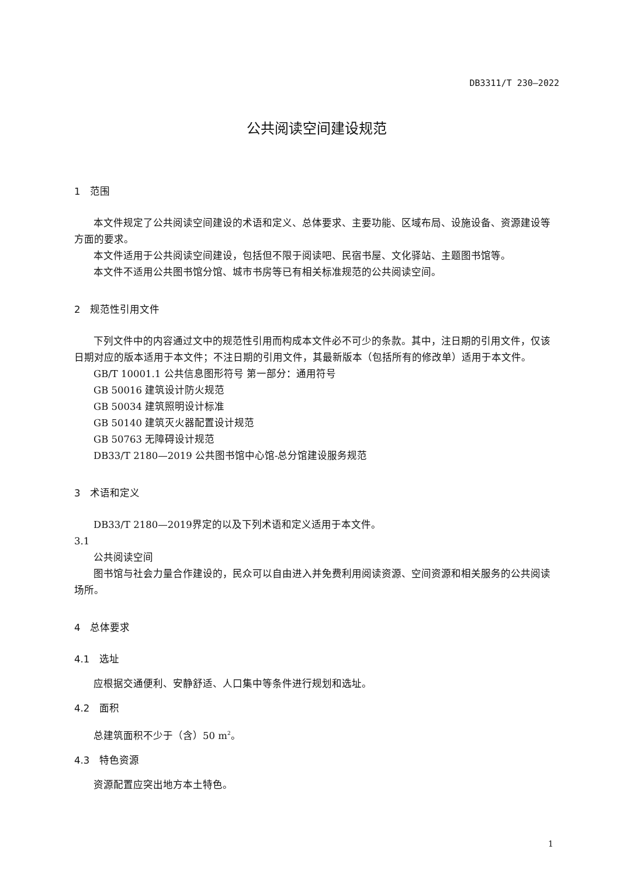DB3311/T 230—2022
公共阅读空间建设规范
1　范围
本文件规定了公共阅读空间建设的术语和定义、总体要求、主要功能、区域布局、设施设备、资源建设等方面的要求。
本文件适用于公共阅读空间建设，包括但不限于阅读吧、民宿书屋、文化驿站、主题图书馆等。
本文件不适用公共图书馆分馆、城市书房等已有相关标准规范的公共阅读空间。
2　规范性引用文件
下列文件中的内容通过文中的规范性引用而构成本文件必不可少的条款。其中，注日期的引用文件，仅该日期对应的版本适用于本文件；不注日期的引用文件，其最新版本（包括所有的修改单）适用于本文件。
GB/T 10001.1 公共信息图形符号 第一部分：通用符号
GB 50016 建筑设计防火规范
GB 50034 建筑照明设计标准
GB 50140 建筑灭火器配置设计规范
GB 50763 无障碍设计规范
DB33/T 2180—2019 公共图书馆中心馆-总分馆建设服务规范
3　术语和定义
DB33/T 2180—2019界定的以及下列术语和定义适用于本文件。
3.1
公共阅读空间
图书馆与社会力量合作建设的，民众可以自由进入并免费利用阅读资源、空间资源和相关服务的公共阅读场所。
4　总体要求
4.1　选址
应根据交通便利、安静舒适、人口集中等条件进行规划和选址。
4.2　面积
总建筑面积不少于（含）50 m<sup>2</sup>。
4.3　特色资源
资源配置应突出地方本土特色。
1